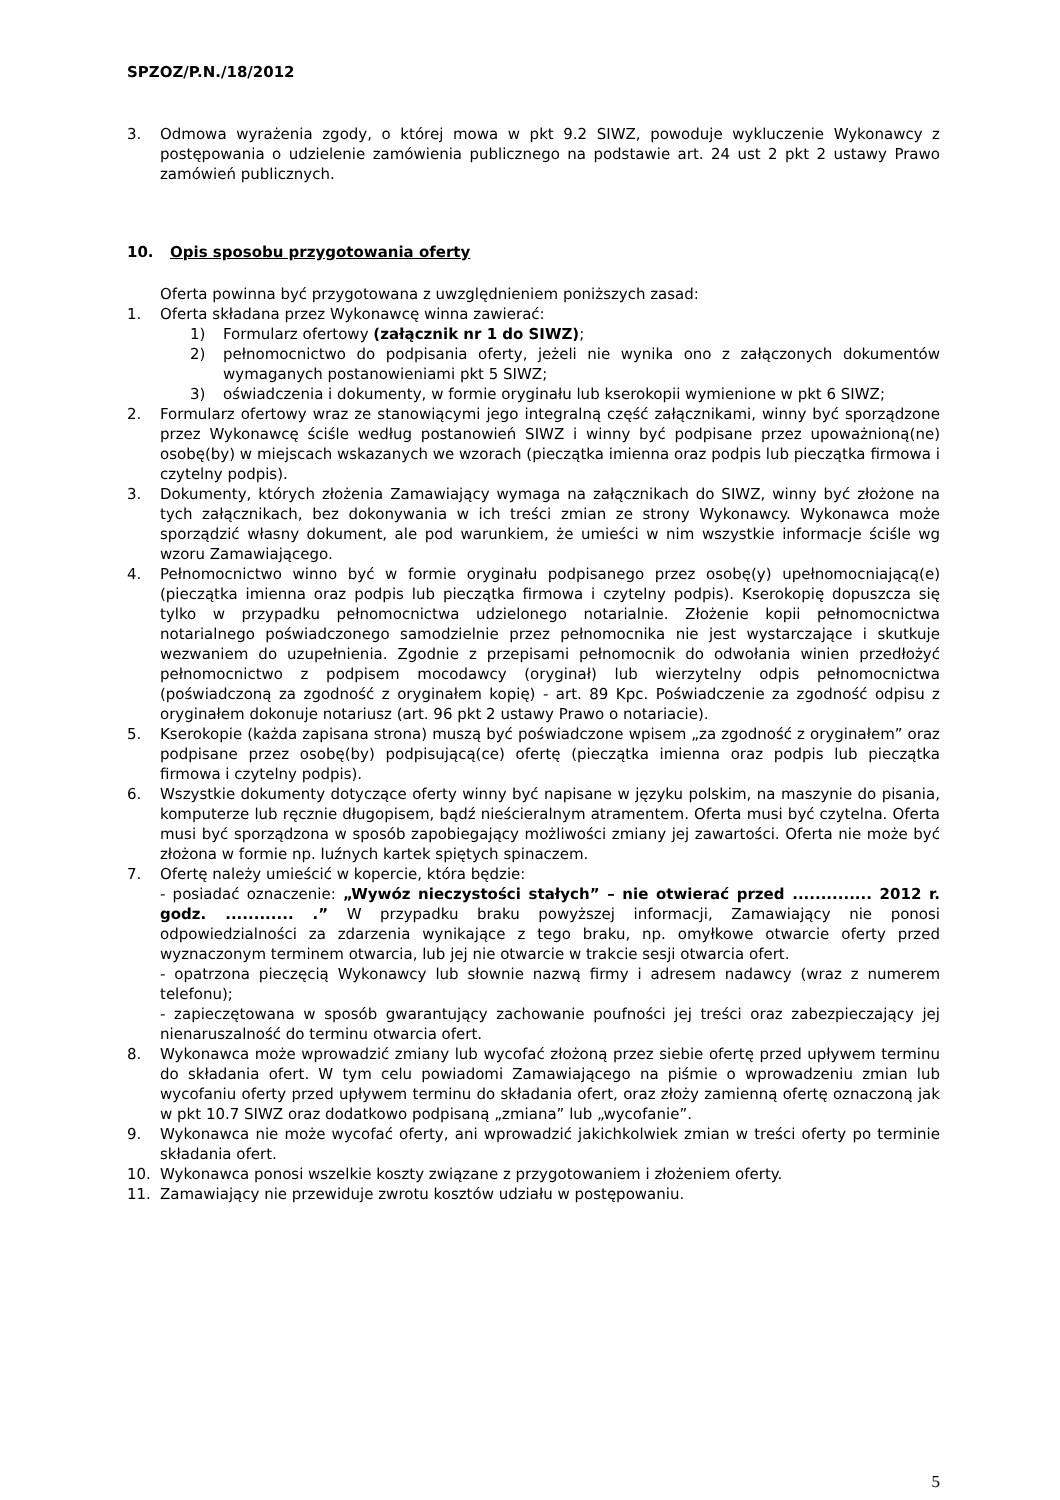SPZOZ/P.N./18/2012
3. Odmowa wyrażenia zgody, o której mowa w pkt 9.2 SIWZ, powoduje wykluczenie Wykonawcy z postępowania o udzielenie zamówienia publicznego na podstawie art. 24 ust 2 pkt 2 ustawy Prawo zamówień publicznych.
10. Opis sposobu przygotowania oferty
Oferta powinna być przygotowana z uwzględnieniem poniższych zasad:
1. Oferta składana przez Wykonawcę winna zawierać:
1) Formularz ofertowy (załącznik nr 1 do SIWZ);
2) pełnomocnictwo do podpisania oferty, jeżeli nie wynika ono z załączonych dokumentów wymaganych postanowieniami pkt 5 SIWZ;
3) oświadczenia i dokumenty, w formie oryginału lub kserokopii wymienione w pkt 6 SIWZ;
2. Formularz ofertowy wraz ze stanowiącymi jego integralną część załącznikami, winny być sporządzone przez Wykonawcę ściśle według postanowień SIWZ i winny być podpisane przez upoważnioną(ne) osobę(by) w miejscach wskazanych we wzorach (pieczątka imienna oraz podpis lub pieczątka firmowa i czytelny podpis).
3. Dokumenty, których złożenia Zamawiający wymaga na załącznikach do SIWZ, winny być złożone na tych załącznikach, bez dokonywania w ich treści zmian ze strony Wykonawcy. Wykonawca może sporządzić własny dokument, ale pod warunkiem, że umieści w nim wszystkie informacje ściśle wg wzoru Zamawiającego.
4. Pełnomocnictwo winno być w formie oryginału podpisanego przez osobę(y) upełnomocniającą(e) (pieczątka imienna oraz podpis lub pieczątka firmowa i czytelny podpis). Kserokopię dopuszcza się tylko w przypadku pełnomocnictwa udzielonego notarialnie. Złożenie kopii pełnomocnictwa notarialnego poświadczonego samodzielnie przez pełnomocnika nie jest wystarczające i skutkuje wezwaniem do uzupełnienia. Zgodnie z przepisami pełnomocnik do odwołania winien przedłożyć pełnomocnictwo z podpisem mocodawcy (oryginał) lub wierzytelny odpis pełnomocnictwa (poświadczoną za zgodność z oryginałem kopię) - art. 89 Kpc. Poświadczenie za zgodność odpisu z oryginałem dokonuje notariusz (art. 96 pkt 2 ustawy Prawo o notariacie).
5. Kserokopie (każda zapisana strona) muszą być poświadczone wpisem „za zgodność z oryginałem” oraz podpisane przez osobę(by) podpisującą(ce) ofertę (pieczątka imienna oraz podpis lub pieczątka firmowa i czytelny podpis).
6. Wszystkie dokumenty dotyczące oferty winny być napisane w języku polskim, na maszynie do pisania, komputerze lub ręcznie długopisem, bądź nieścieralnym atramentem. Oferta musi być czytelna. Oferta musi być sporządzona w sposób zapobiegający możliwości zmiany jej zawartości. Oferta nie może być złożona w formie np. luźnych kartek spiętych spinaczem.
7. Ofertę należy umieścić w kopercie, która będzie:
- posiadać oznaczenie: „Wywóz nieczystości stałych” – nie otwierać przed .............. 2012 r. godz. ............ .” W przypadku braku powyższej informacji, Zamawiający nie ponosi odpowiedzialności za zdarzenia wynikające z tego braku, np. omyłkowe otwarcie oferty przed wyznaczonym terminem otwarcia, lub jej nie otwarcie w trakcie sesji otwarcia ofert.
- opatrzona pieczęcią Wykonawcy lub słownie nazwą firmy i adresem nadawcy (wraz z numerem telefonu);
- zapieczętowana w sposób gwarantujący zachowanie poufności jej treści oraz zabezpieczający jej nienaruszalność do terminu otwarcia ofert.
8. Wykonawca może wprowadzić zmiany lub wycofać złożoną przez siebie ofertę przed upływem terminu do składania ofert. W tym celu powiadomi Zamawiającego na piśmie o wprowadzeniu zmian lub wycofaniu oferty przed upływem terminu do składania ofert, oraz złoży zamienną ofertę oznaczoną jak w pkt 10.7 SIWZ oraz dodatkowo podpisaną „zmiana” lub „wycofanie”.
9. Wykonawca nie może wycofać oferty, ani wprowadzić jakichkolwiek zmian w treści oferty po terminie składania ofert.
10. Wykonawca ponosi wszelkie koszty związane z przygotowaniem i złożeniem oferty.
11. Zamawiający nie przewiduje zwrotu kosztów udziału w postępowaniu.
5